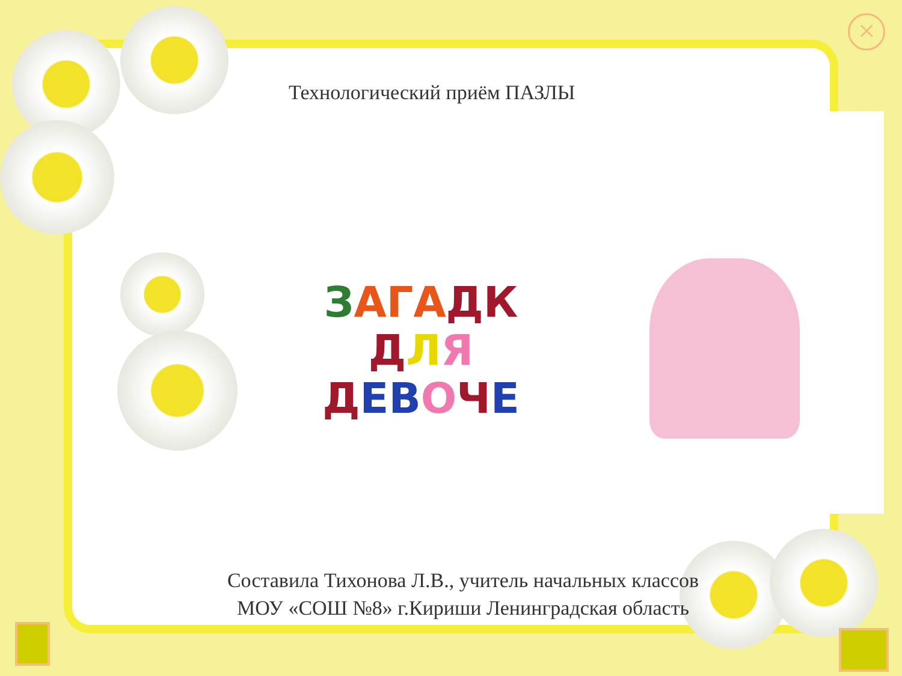×
Технологический приём ПАЗЛЫ
ЗАГАДК
ДЛЯ
ДЕВОЧЕ
Составила Тихонова Л.В., учитель начальных классов
МОУ «СОШ №8» г.Кириши Ленинградская область